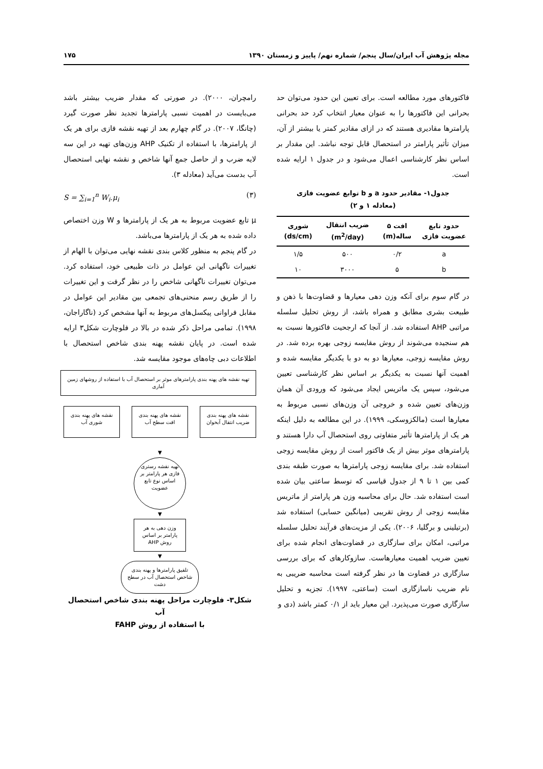مجله پژوهش آب ایران/سال پنجم/ شماره نهم/ پاییز و زمستان ۱۳۹۰ ۱۷۵
فاکتورهای مورد مطالعه است. برای تعیین این حدود می‌توان حد بحرانی این فاکتورها را به عنوان معیار انتخاب کرد حد بحرانی پارامترها مقادیری هستند که در ازای مقادیر کمتر یا بیشتر از آن، میزان تأثیر پارامتر در استحصال قابل توجه نباشد. این مقدار بر اساس نظر کارشناسی اعمال می‌شود و در جدول ۱ ارایه شده است.
جدول۱- مقادیر حدود a و b توابع عضویت فازی
(معادله ۱ و ۲)
| حدود تابع عضویت فازی | افت ۵ ساله(m) | ضریب انتقال (m<sup>2</sup>/day) | شوری (ds/cm) |
| --- | --- | --- | --- |
| a | ۰/۲ | ۵۰۰ | ۱/۵ |
| b | ۵ | ۳۰۰۰ | ۱۰ |
در گام سوم برای آنکه وزن دهی معیارها و قضاوت‌ها با ذهن و طبیعت بشری مطابق و همراه باشد، از روش تحلیل سلسله مراتبی AHP استفاده شد. از آنجا که ارجحیت فاکتورها نسبت به هم سنجیده می‌شوند از روش مقایسه زوجی بهره برده شد. در روش مقایسه زوجی، معیارها دو به دو با یکدیگر مقایسه شده و اهمیت آنها نسبت به یکدیگر بر اساس نظر کارشناسی تعیین می‌شود، سپس یک ماتریس ایجاد می‌شود که ورودی آن همان وزن‌های تعیین شده و خروجی آن وزن‌های نسبی مربوط به معیارها است (مالکزوسکی، ۱۹۹۹). در این مطالعه به دلیل اینکه هر یک از پارامترها تأثیر متفاوتی روی استحصال آب دارا هستند و پارامترهای موثر بیش از یک فاکتور است از روش مقایسه زوجی استفاده شد. برای مقایسه زوجی پارامترها به صورت طبقه بندی کمی بین ۱ تا ۹ از جدول قیاسی که توسط ساعتی بیان شده است استفاده شد. حال برای محاسبه وزن هر پارامتر از ماتریس مقایسه زوجی از روش تقریبی (میانگین حسابی) استفاده شد (برتیلینی و برگلیا، ۲۰۰۶). یکی از مزیت‌های فرآیند تحلیل سلسله مراتبی، امکان برای سازگاری در قضاوت‌های انجام شده برای تعیین ضریب اهمیت معیارهاست. سازوکارهای که برای بررسی سازگاری در قضاوت ها در نظر گرفته است محاسبه ضریبی به نام ضریب ناسازگاری است (ساعتی، ۱۹۹۷). تجزیه و تحلیل سازگاری صورت می‌پذیرد. این معیار باید از ۰/۱ کمتر باشد (دی و
رامچران، ۲۰۰۰). در صورتی که مقدار ضریب بیشتر باشد می‌بایست در اهمیت نسبی پارامترها تجدید نظر صورت گیرد (چانگا، ۲۰۰۷). در گام چهارم بعد از تهیه نقشه فازی برای هر یک از پارامترها، با استفاده از تکنیک AHP وزن‌های تهیه در این سه لایه ضرب و از حاصل جمع آنها شاخص و نقشه نهایی استحصال آب بدست می‌آید (معادله ۳).
S = ∑<sub>i=1</sub><sup>n</sup> W<sub>i</sub>.μ<sub>i</sub> (۳)
μ تابع عضویت مربوط به هر یک از پارامترها و W وزن اختصاص داده شده به هر یک از پارامترها می‌باشد.
در گام پنجم به منظور کلاس بندی نقشه نهایی می‌توان با الهام از تغییرات ناگهانی این عوامل در ذات طبیعی خود، استفاده کرد. می‌توان تغییرات ناگهانی شاخص را در نظر گرفت و این تغییرات را از طریق رسم منحنی‌های تجمعی بین مقادیر این عوامل در مقابل فراوانی پیکسل‌های مربوط به آنها مشخص کرد (ناگاراجان، ۱۹۹۸). تمامی مراحل ذکر شده در بالا در فلوچارت شکل۳ ارایه شده است. در پایان نقشه پهنه بندی شاخص استحصال با اطلاعات دبی چاه‌های موجود مقایسه شد.
تهیه نقشه های پهنه بندی پارامترهای موثر بر استحصال آب با استفاده از روشهای زمین آماری
نقشه های پهنه بندی ضریب انتقال آبخوان
نقشه های پهنه بندی افت سطح آب
نقشه های پهنه بندی شوری آب
▼
تهیه نقشه رستری فازی هر پارامتر بر اساس نوع تابع عضویت
▼
وزن دهی به هر پارامتر بر اساس روش AHP
▼
تلفیق پارامترها و پهنه بندی شاخص استحصال آب در سطح دشت
شکل۳- فلوچارت مراحل پهنه بندی شاخص استحصال آب
با استفاده از روش FAHP